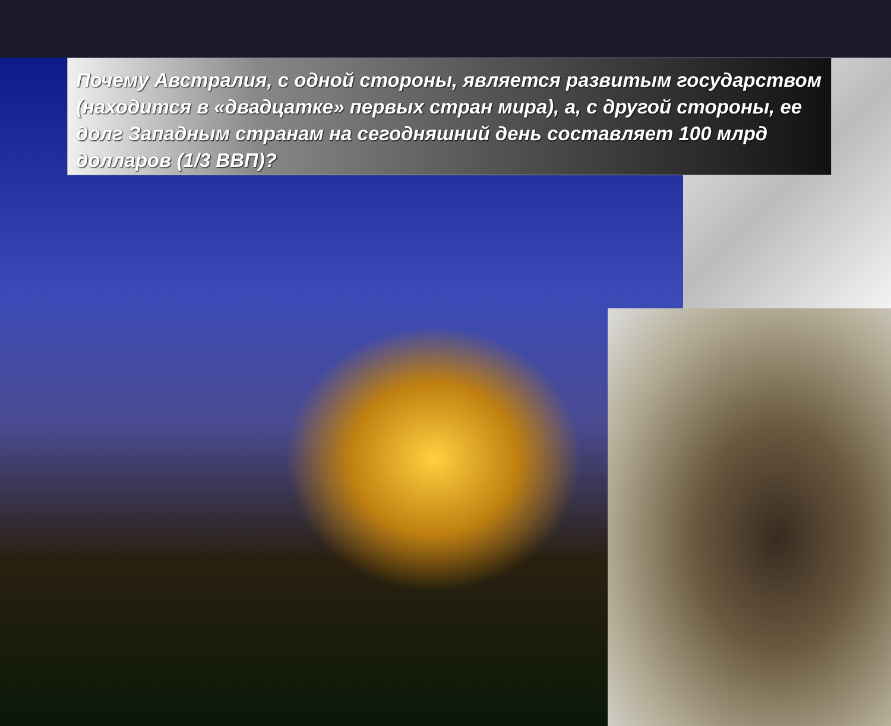Почему Австралия, с одной стороны, является развитым государством (находится в «двадцатке» первых стран мира), а, с другой стороны, ее долг Западным странам на сегодняшний день составляет 100 млрд долларов (1/3 ВВП)?